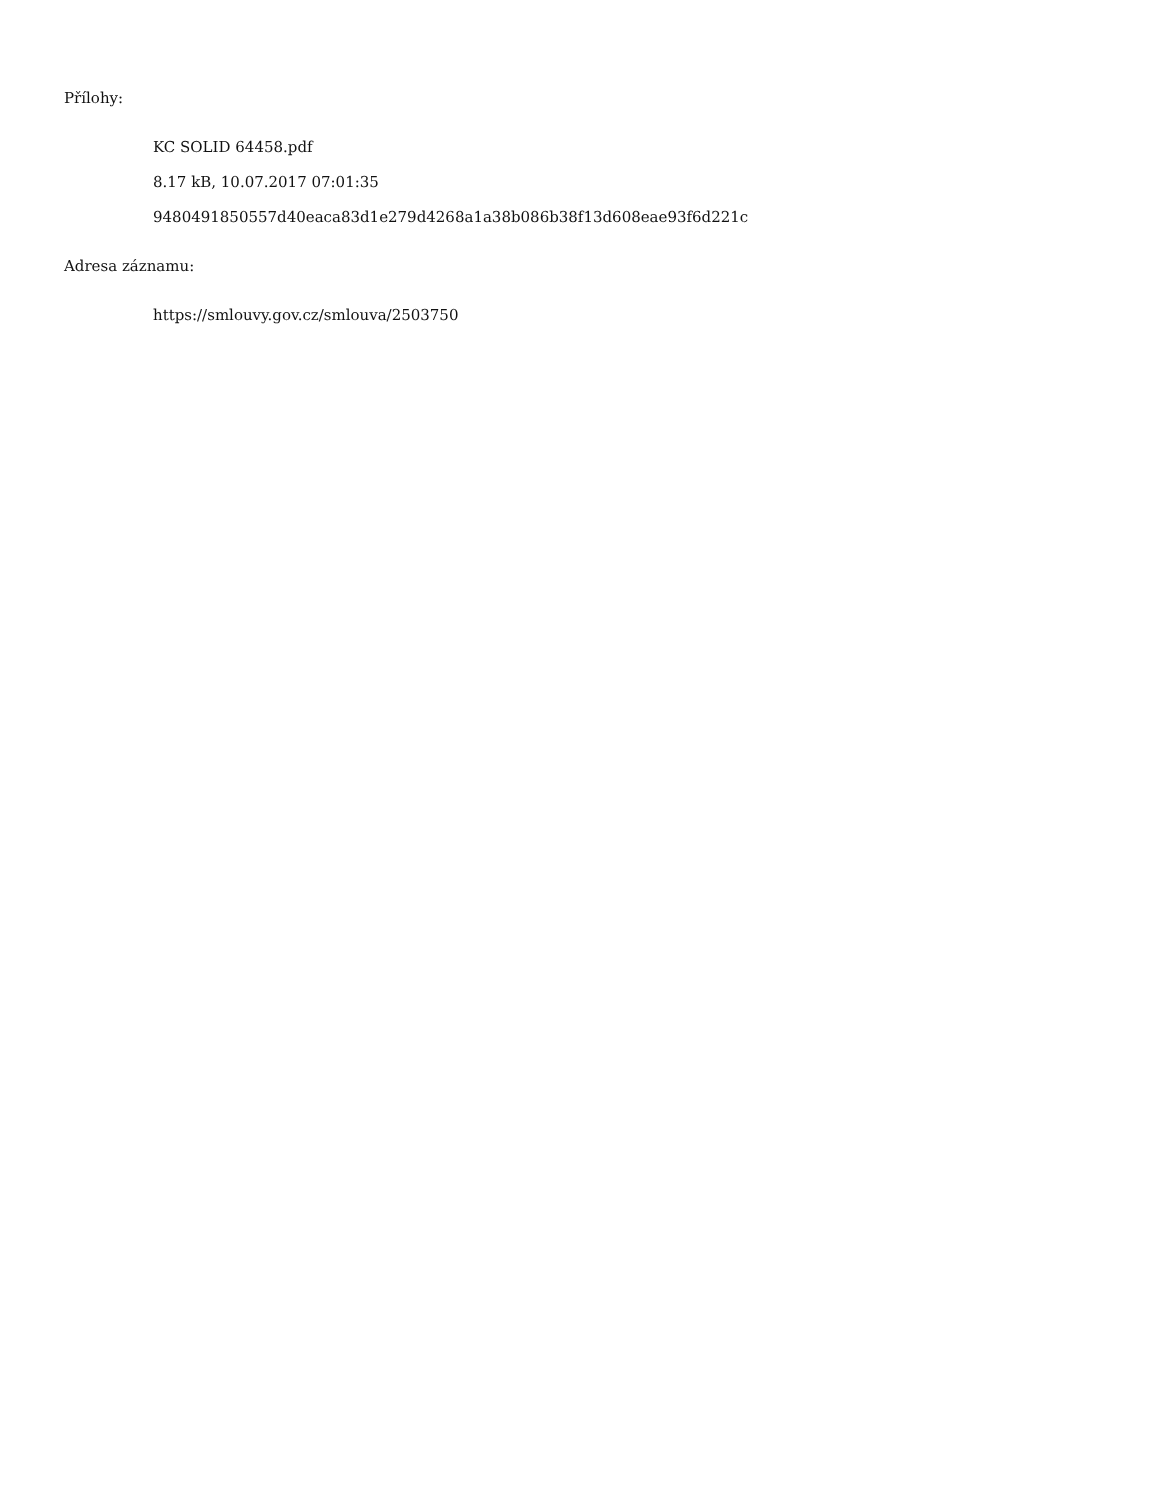Přílohy:
KC SOLID 64458.pdf
8.17 kB, 10.07.2017 07:01:35
9480491850557d40eaca83d1e279d4268a1a38b086b38f13d608eae93f6d221c
Adresa záznamu:
https://smlouvy.gov.cz/smlouva/2503750